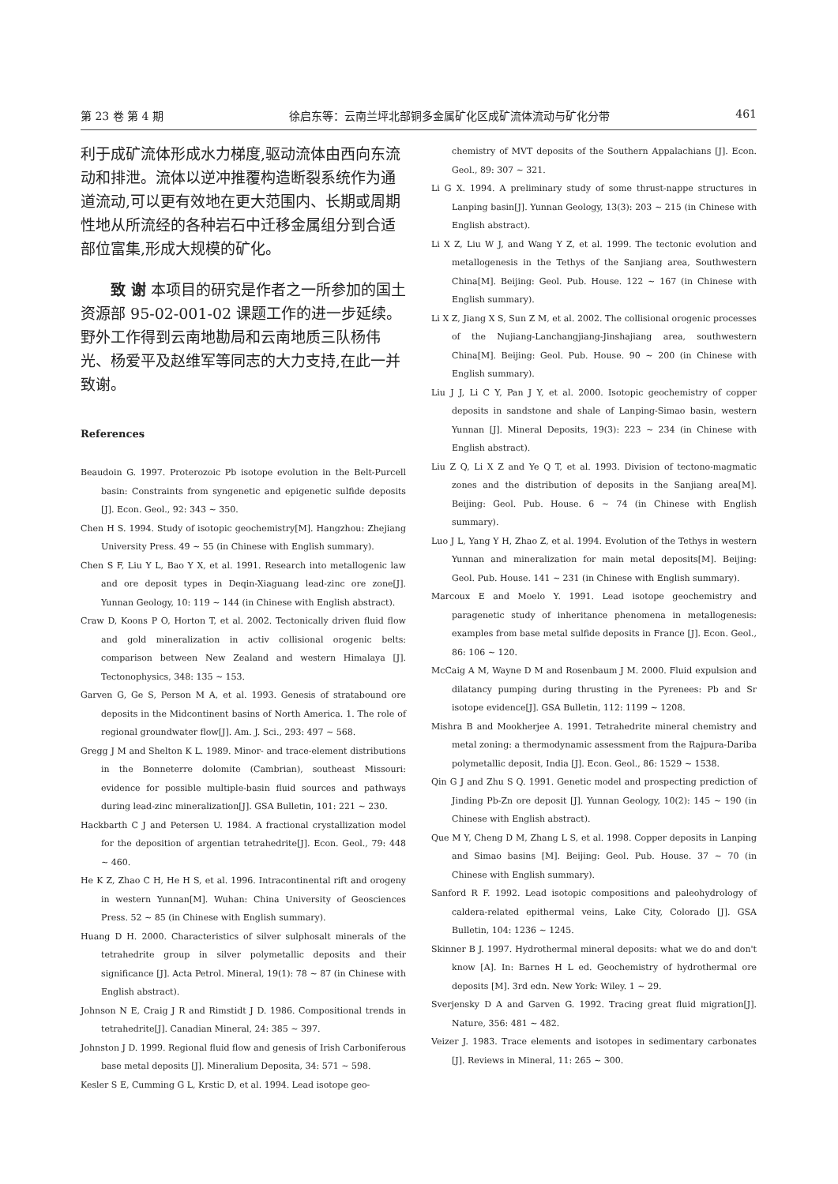第 23 卷 第 4 期 徐启东等：云南兰坪北部铜多金属矿化区成矿流体流动与矿化分带 461
利于成矿流体形成水力梯度,驱动流体由西向东流动和排泄。流体以逆冲推覆构造断裂系统作为通道流动,可以更有效地在更大范围内、长期或周期性地从所流经的各种岩石中迁移金属组分到合适部位富集,形成大规模的矿化。
致 谢 本项目的研究是作者之一所参加的国土资源部 95-02-001-02 课题工作的进一步延续。野外工作得到云南地勘局和云南地质三队杨伟光、杨爱平及赵维军等同志的大力支持,在此一并致谢。
References
Beaudoin G. 1997. Proterozoic Pb isotope evolution in the Belt-Purcell basin: Constraints from syngenetic and epigenetic sulfide deposits [J]. Econ. Geol., 92: 343 ~ 350.
Chen H S. 1994. Study of isotopic geochemistry[M]. Hangzhou: Zhejiang University Press. 49 ~ 55 (in Chinese with English summary).
Chen S F, Liu Y L, Bao Y X, et al. 1991. Research into metallogenic law and ore deposit types in Deqin-Xiaguang lead-zinc ore zone[J]. Yunnan Geology, 10: 119 ~ 144 (in Chinese with English abstract).
Craw D, Koons P O, Horton T, et al. 2002. Tectonically driven fluid flow and gold mineralization in activ collisional orogenic belts: comparison between New Zealand and western Himalaya [J]. Tectonophysics, 348: 135 ~ 153.
Garven G, Ge S, Person M A, et al. 1993. Genesis of stratabound ore deposits in the Midcontinent basins of North America. 1. The role of regional groundwater flow[J]. Am. J. Sci., 293: 497 ~ 568.
Gregg J M and Shelton K L. 1989. Minor- and trace-element distributions in the Bonneterre dolomite (Cambrian), southeast Missouri: evidence for possible multiple-basin fluid sources and pathways during lead-zinc mineralization[J]. GSA Bulletin, 101: 221 ~ 230.
Hackbarth C J and Petersen U. 1984. A fractional crystallization model for the deposition of argentian tetrahedrite[J]. Econ. Geol., 79: 448 ~ 460.
He K Z, Zhao C H, He H S, et al. 1996. Intracontinental rift and orogeny in western Yunnan[M]. Wuhan: China University of Geosciences Press. 52 ~ 85 (in Chinese with English summary).
Huang D H. 2000. Characteristics of silver sulphosalt minerals of the tetrahedrite group in silver polymetallic deposits and their significance [J]. Acta Petrol. Mineral, 19(1): 78 ~ 87 (in Chinese with English abstract).
Johnson N E, Craig J R and Rimstidt J D. 1986. Compositional trends in tetrahedrite[J]. Canadian Mineral, 24: 385 ~ 397.
Johnston J D. 1999. Regional fluid flow and genesis of Irish Carboniferous base metal deposits [J]. Mineralium Deposita, 34: 571 ~ 598.
Kesler S E, Cumming G L, Krstic D, et al. 1994. Lead isotope geo-
chemistry of MVT deposits of the Southern Appalachians [J]. Econ. Geol., 89: 307 ~ 321.
Li G X. 1994. A preliminary study of some thrust-nappe structures in Lanping basin[J]. Yunnan Geology, 13(3): 203 ~ 215 (in Chinese with English abstract).
Li X Z, Liu W J, and Wang Y Z, et al. 1999. The tectonic evolution and metallogenesis in the Tethys of the Sanjiang area, Southwestern China[M]. Beijing: Geol. Pub. House. 122 ~ 167 (in Chinese with English summary).
Li X Z, Jiang X S, Sun Z M, et al. 2002. The collisional orogenic processes of the Nujiang-Lanchangjiang-Jinshajiang area, southwestern China[M]. Beijing: Geol. Pub. House. 90 ~ 200 (in Chinese with English summary).
Liu J J, Li C Y, Pan J Y, et al. 2000. Isotopic geochemistry of copper deposits in sandstone and shale of Lanping-Simao basin, western Yunnan [J]. Mineral Deposits, 19(3): 223 ~ 234 (in Chinese with English abstract).
Liu Z Q, Li X Z and Ye Q T, et al. 1993. Division of tectono-magmatic zones and the distribution of deposits in the Sanjiang area[M]. Beijing: Geol. Pub. House. 6 ~ 74 (in Chinese with English summary).
Luo J L, Yang Y H, Zhao Z, et al. 1994. Evolution of the Tethys in western Yunnan and mineralization for main metal deposits[M]. Beijing: Geol. Pub. House. 141 ~ 231 (in Chinese with English summary).
Marcoux E and Moelo Y. 1991. Lead isotope geochemistry and paragenetic study of inheritance phenomena in metallogenesis: examples from base metal sulfide deposits in France [J]. Econ. Geol., 86: 106 ~ 120.
McCaig A M, Wayne D M and Rosenbaum J M. 2000. Fluid expulsion and dilatancy pumping during thrusting in the Pyrenees: Pb and Sr isotope evidence[J]. GSA Bulletin, 112: 1199 ~ 1208.
Mishra B and Mookherjee A. 1991. Tetrahedrite mineral chemistry and metal zoning: a thermodynamic assessment from the Rajpura-Dariba polymetallic deposit, India [J]. Econ. Geol., 86: 1529 ~ 1538.
Qin G J and Zhu S Q. 1991. Genetic model and prospecting prediction of Jinding Pb-Zn ore deposit [J]. Yunnan Geology, 10(2): 145 ~ 190 (in Chinese with English abstract).
Que M Y, Cheng D M, Zhang L S, et al. 1998. Copper deposits in Lanping and Simao basins [M]. Beijing: Geol. Pub. House. 37 ~ 70 (in Chinese with English summary).
Sanford R F. 1992. Lead isotopic compositions and paleohydrology of caldera-related epithermal veins, Lake City, Colorado [J]. GSA Bulletin, 104: 1236 ~ 1245.
Skinner B J. 1997. Hydrothermal mineral deposits: what we do and don't know [A]. In: Barnes H L ed. Geochemistry of hydrothermal ore deposits [M]. 3rd edn. New York: Wiley. 1 ~ 29.
Sverjensky D A and Garven G. 1992. Tracing great fluid migration[J]. Nature, 356: 481 ~ 482.
Veizer J. 1983. Trace elements and isotopes in sedimentary carbonates [J]. Reviews in Mineral, 11: 265 ~ 300.